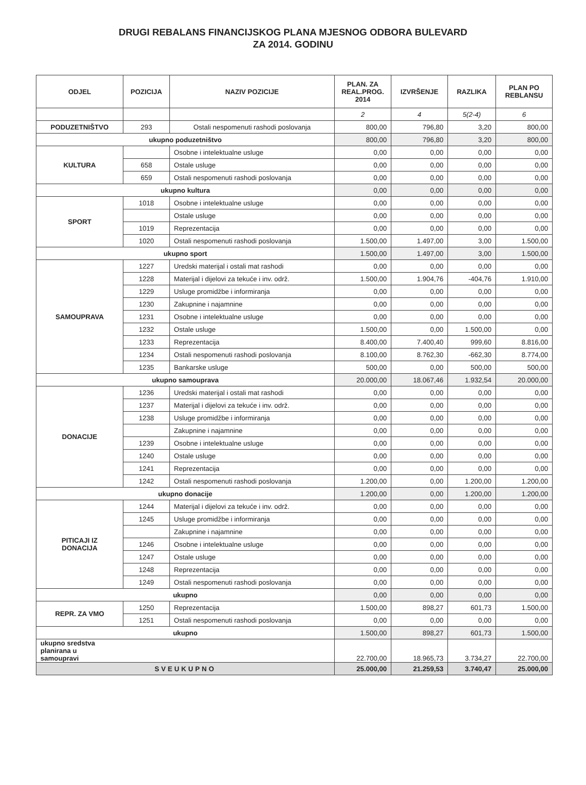DRUGI REBALANS FINANCIJSKOG PLANA MJESNOG ODBORA BULEVARD
ZA 2014. GODINU
| ODJEL | POZICIJA | NAZIV POZICIJE | PLAN. ZA REAL.PROG. 2014 | IZVRŠENJE | RAZLIKA | PLAN PO REBLANSU |
| --- | --- | --- | --- | --- | --- | --- |
| | | | 2 | 4 | 5(2-4) | 6 |
| PODUZETNIŠTVO | 293 | Ostali nespomenuti rashodi poslovanja | 800,00 | 796,80 | 3,20 | 800,00 |
| ukupno poduzetništvo | | | 800,00 | 796,80 | 3,20 | 800,00 |
| KULTURA | | Osobne i intelektualne usluge | 0,00 | 0,00 | 0,00 | 0,00 |
| | 658 | Ostale usluge | 0,00 | 0,00 | 0,00 | 0,00 |
| | 659 | Ostali nespomenuti rashodi poslovanja | 0,00 | 0,00 | 0,00 | 0,00 |
| ukupno kultura | | | 0,00 | 0,00 | 0,00 | 0,00 |
| SPORT | 1018 | Osobne i intelektualne usluge | 0,00 | 0,00 | 0,00 | 0,00 |
| | | Ostale usluge | 0,00 | 0,00 | 0,00 | 0,00 |
| | 1019 | Reprezentacija | 0,00 | 0,00 | 0,00 | 0,00 |
| | 1020 | Ostali nespomenuti rashodi poslovanja | 1.500,00 | 1.497,00 | 3,00 | 1.500,00 |
| ukupno sport | | | 1.500,00 | 1.497,00 | 3,00 | 1.500,00 |
| SAMOUPRAVA | 1227 | Uredski materijal i ostali mat rashodi | 0,00 | 0,00 | 0,00 | 0,00 |
| | 1228 | Materijal i dijelovi za tekuće i inv. održ. | 1.500,00 | 1.904,76 | -404,76 | 1.910,00 |
| | 1229 | Usluge promidžbe i informiranja | 0,00 | 0,00 | 0,00 | 0,00 |
| | 1230 | Zakupnine i najamnine | 0,00 | 0,00 | 0,00 | 0,00 |
| | 1231 | Osobne i intelektualne usluge | 0,00 | 0,00 | 0,00 | 0,00 |
| | 1232 | Ostale usluge | 1.500,00 | 0,00 | 1.500,00 | 0,00 |
| | 1233 | Reprezentacija | 8.400,00 | 7.400,40 | 999,60 | 8.816,00 |
| | 1234 | Ostali nespomenuti rashodi poslovanja | 8.100,00 | 8.762,30 | -662,30 | 8.774,00 |
| | 1235 | Bankarske usluge | 500,00 | 0,00 | 500,00 | 500,00 |
| ukupno samouprava | | | 20.000,00 | 18.067,46 | 1.932,54 | 20.000,00 |
| DONACIJE | 1236 | Uredski materijal i ostali mat rashodi | 0,00 | 0,00 | 0,00 | 0,00 |
| | 1237 | Materijal i dijelovi za tekuće i inv. održ. | 0,00 | 0,00 | 0,00 | 0,00 |
| | 1238 | Usluge promidžbe i informiranja | 0,00 | 0,00 | 0,00 | 0,00 |
| | | Zakupnine i najamnine | 0,00 | 0,00 | 0,00 | 0,00 |
| | 1239 | Osobne i intelektualne usluge | 0,00 | 0,00 | 0,00 | 0,00 |
| | 1240 | Ostale usluge | 0,00 | 0,00 | 0,00 | 0,00 |
| | 1241 | Reprezentacija | 0,00 | 0,00 | 0,00 | 0,00 |
| | 1242 | Ostali nespomenuti rashodi poslovanja | 1.200,00 | 0,00 | 1.200,00 | 1.200,00 |
| ukupno donacije | | | 1.200,00 | 0,00 | 1.200,00 | 1.200,00 |
| PITICAJI IZ DONACIJA | 1244 | Materijal i dijelovi za tekuće i inv. održ. | 0,00 | 0,00 | 0,00 | 0,00 |
| | 1245 | Usluge promidžbe i informiranja | 0,00 | 0,00 | 0,00 | 0,00 |
| | | Zakupnine i najamnine | 0,00 | 0,00 | 0,00 | 0,00 |
| | 1246 | Osobne i intelektualne usluge | 0,00 | 0,00 | 0,00 | 0,00 |
| | 1247 | Ostale usluge | 0,00 | 0,00 | 0,00 | 0,00 |
| | 1248 | Reprezentacija | 0,00 | 0,00 | 0,00 | 0,00 |
| | 1249 | Ostali nespomenuti rashodi poslovanja | 0,00 | 0,00 | 0,00 | 0,00 |
| ukupno | | | 0,00 | 0,00 | 0,00 | 0,00 |
| REPR. ZA VMO | 1250 | Reprezentacija | 1.500,00 | 898,27 | 601,73 | 1.500,00 |
| | 1251 | Ostali nespomenuti rashodi poslovanja | 0,00 | 0,00 | 0,00 | 0,00 |
| ukupno | | | 1.500,00 | 898,27 | 601,73 | 1.500,00 |
| ukupno sredstva planirana u samoupravi | | | 22.700,00 | 18.965,73 | 3.734,27 | 22.700,00 |
| SVEUKUPNO | | | 25.000,00 | 21.259,53 | 3.740,47 | 25.000,00 |